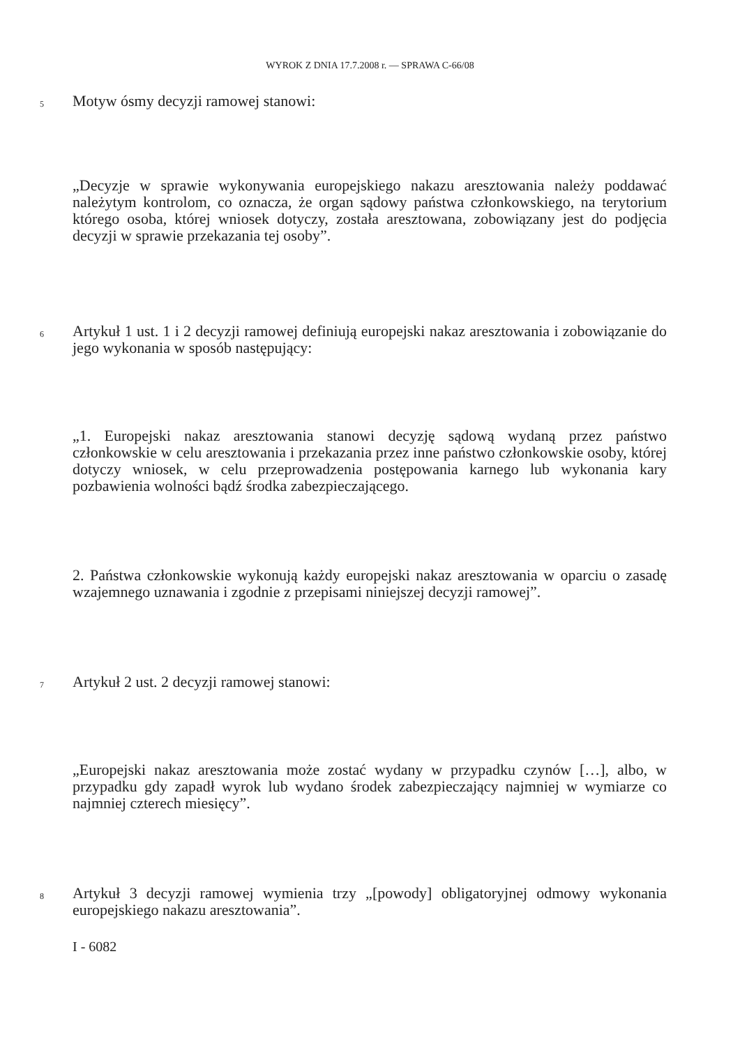WYROK Z DNIA 17.7.2008 r. — SPRAWA C-66/08
5 Motyw ósmy decyzji ramowej stanowi:
„Decyzje w sprawie wykonywania europejskiego nakazu aresztowania należy poddawać należytym kontrolom, co oznacza, że organ sądowy państwa członkowskiego, na terytorium którego osoba, której wniosek dotyczy, została aresztowana, zobowiązany jest do podjęcia decyzji w sprawie przekazania tej osoby”.
6 Artykuł 1 ust. 1 i 2 decyzji ramowej definiują europejski nakaz aresztowania i zobowiązanie do jego wykonania w sposób następujący:
„1. Europejski nakaz aresztowania stanowi decyzję sądową wydaną przez państwo członkowskie w celu aresztowania i przekazania przez inne państwo członkowskie osoby, której dotyczy wniosek, w celu przeprowadzenia postępowania karnego lub wykonania kary pozbawienia wolności bądź środka zabezpieczającego.
2. Państwa członkowskie wykonują każdy europejski nakaz aresztowania w oparciu o zasadę wzajemnego uznawania i zgodnie z przepisami niniejszej decyzji ramowej”.
7 Artykuł 2 ust. 2 decyzji ramowej stanowi:
„Europejski nakaz aresztowania może zostać wydany w przypadku czynów […], albo, w przypadku gdy zapadł wyrok lub wydano środek zabezpieczający najmniej w wymiarze co najmniej czterech miesięcy”.
8 Artykuł 3 decyzji ramowej wymienia trzy „[powody] obligatoryjnej odmowy wykonania europejskiego nakazu aresztowania”.
I - 6082